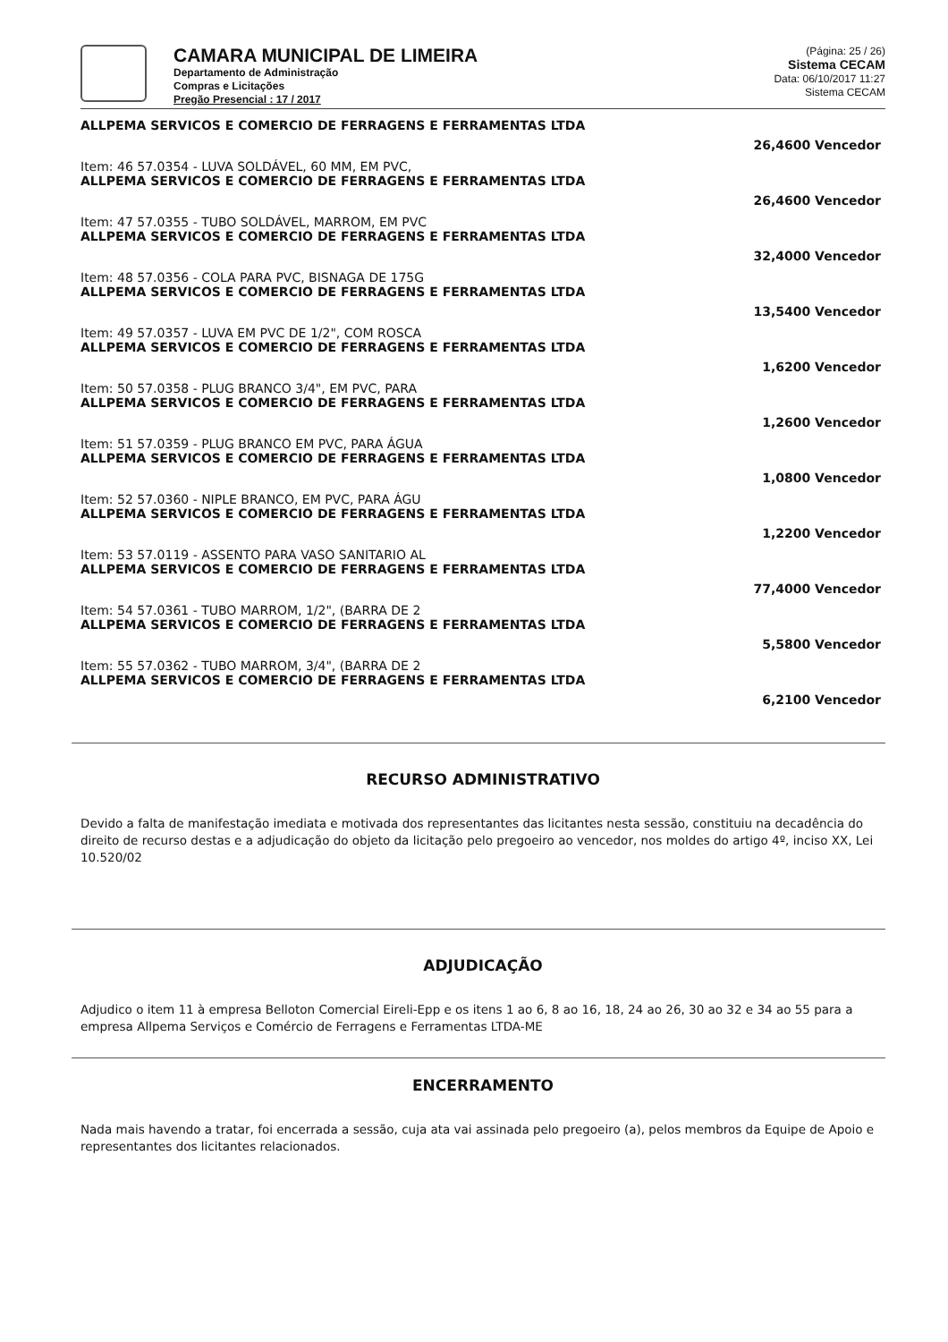CAMARA MUNICIPAL DE LIMEIRA
Departamento de Administração
Compras e Licitações
Pregão Presencial : 17 / 2017
(Página: 25 / 26)
Sistema CECAM
Data: 06/10/2017 11:27
Sistema CECAM
ALLPEMA SERVICOS E COMERCIO DE FERRAGENS E FERRAMENTAS LTDA
26,4600 Vencedor
Item: 46 57.0354 - LUVA SOLDÁVEL, 60 MM, EM PVC,
ALLPEMA SERVICOS E COMERCIO DE FERRAGENS E FERRAMENTAS LTDA
26,4600 Vencedor
Item: 47 57.0355 - TUBO SOLDÁVEL, MARROM, EM PVC
ALLPEMA SERVICOS E COMERCIO DE FERRAGENS E FERRAMENTAS LTDA
32,4000 Vencedor
Item: 48 57.0356 - COLA PARA PVC, BISNAGA DE 175G
ALLPEMA SERVICOS E COMERCIO DE FERRAGENS E FERRAMENTAS LTDA
13,5400 Vencedor
Item: 49 57.0357 - LUVA EM PVC DE 1/2", COM ROSCA
ALLPEMA SERVICOS E COMERCIO DE FERRAGENS E FERRAMENTAS LTDA
1,6200 Vencedor
Item: 50 57.0358 - PLUG BRANCO 3/4", EM PVC, PARA
ALLPEMA SERVICOS E COMERCIO DE FERRAGENS E FERRAMENTAS LTDA
1,2600 Vencedor
Item: 51 57.0359 - PLUG BRANCO EM PVC, PARA ÁGUA
ALLPEMA SERVICOS E COMERCIO DE FERRAGENS E FERRAMENTAS LTDA
1,0800 Vencedor
Item: 52 57.0360 - NIPLE BRANCO, EM PVC, PARA ÁGU
ALLPEMA SERVICOS E COMERCIO DE FERRAGENS E FERRAMENTAS LTDA
1,2200 Vencedor
Item: 53 57.0119 - ASSENTO PARA VASO SANITARIO AL
ALLPEMA SERVICOS E COMERCIO DE FERRAGENS E FERRAMENTAS LTDA
77,4000 Vencedor
Item: 54 57.0361 - TUBO MARROM, 1/2", (BARRA DE 2
ALLPEMA SERVICOS E COMERCIO DE FERRAGENS E FERRAMENTAS LTDA
5,5800 Vencedor
Item: 55 57.0362 - TUBO MARROM, 3/4", (BARRA DE 2
ALLPEMA SERVICOS E COMERCIO DE FERRAGENS E FERRAMENTAS LTDA
6,2100 Vencedor
RECURSO ADMINISTRATIVO
Devido a falta de manifestação imediata e motivada dos representantes das licitantes nesta sessão, constituiu na decadência do direito de recurso destas e a adjudicação do objeto da licitação pelo pregoeiro ao vencedor, nos moldes do artigo 4º, inciso XX, Lei 10.520/02
ADJUDICAÇÃO
Adjudico o item 11 à empresa Belloton Comercial Eireli-Epp e os itens 1 ao 6, 8 ao 16, 18, 24 ao 26, 30 ao 32 e 34 ao 55 para a empresa Allpema Serviços e Comércio de Ferragens e Ferramentas LTDA-ME
ENCERRAMENTO
Nada mais havendo a tratar, foi encerrada a sessão, cuja ata vai assinada pelo pregoeiro (a), pelos membros da Equipe de Apoio e representantes dos licitantes relacionados.